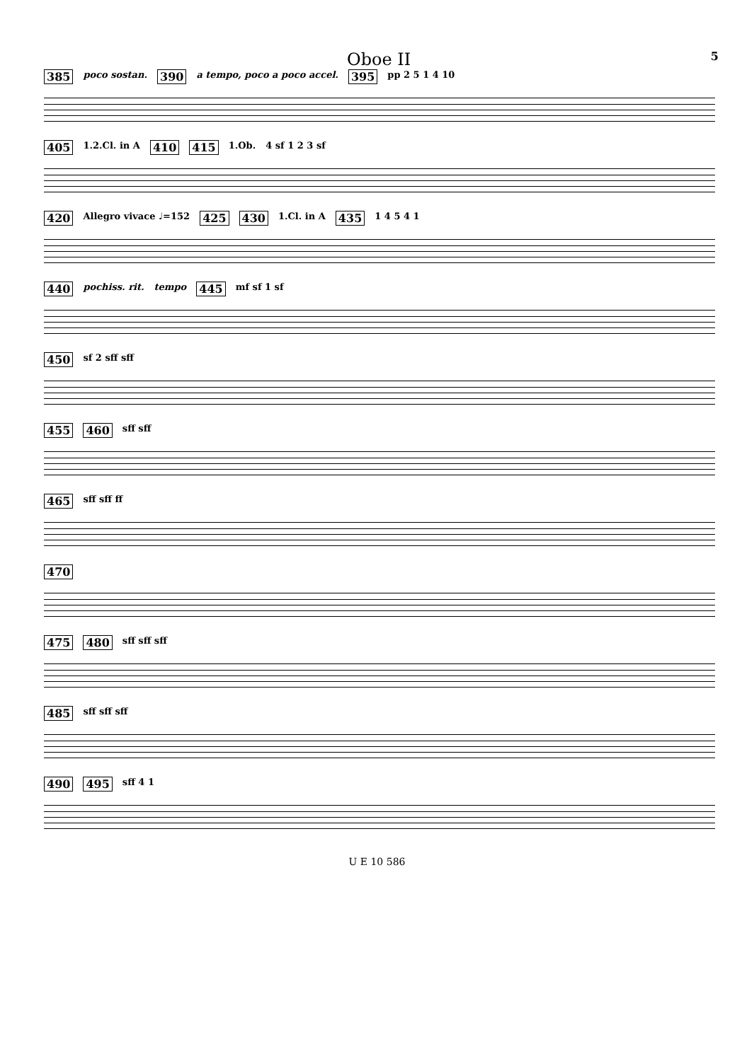Oboe II 5
385 poco sostan. 390 a tempo, poco a poco accel. 395 pp 2 5 1 4 10
405 1.2.Cl. in A 410 415 1.Ob. 4 sf 1 2 3 sf
420 Allegro vivace ♩=152 425 430 1.Cl. in A 435 1 4 5 4 1
440 pochiss. rit. tempo 445 mf sf 1 sf
450 sf 2 sff sff
455 460 sff sff
465 sff sff ff
470
475 480 sff sff sff
485 sff sff sff
490 495 sff 4 1
U E 10 586